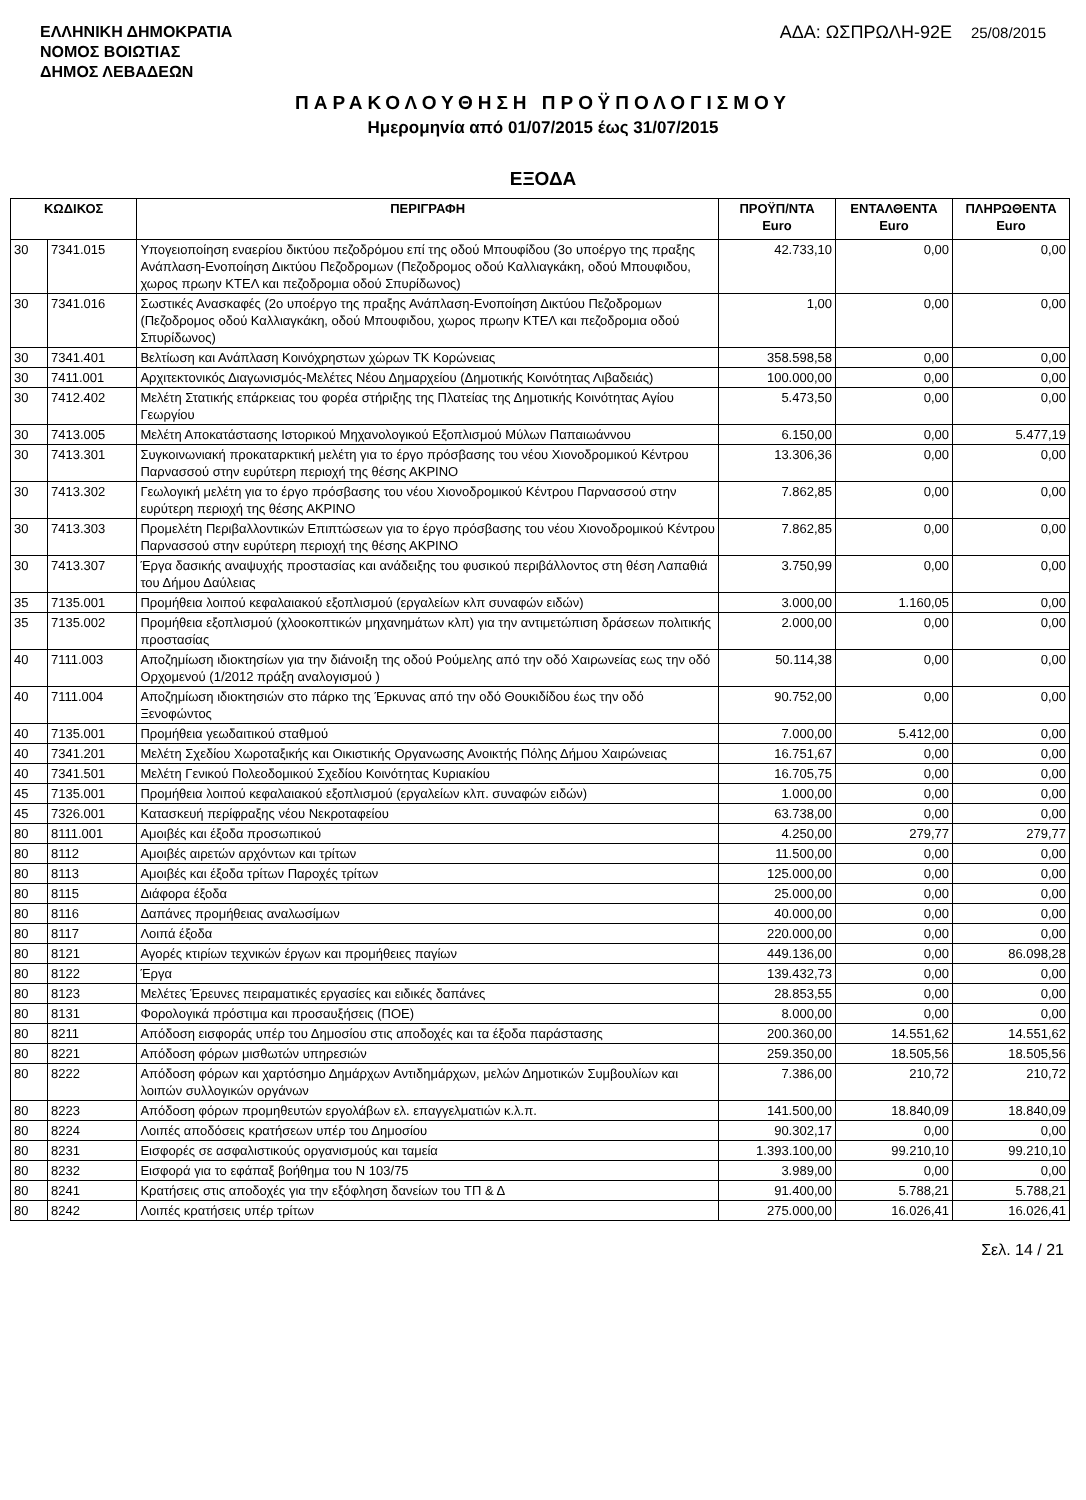ΕΛΛΗΝΙΚΗ ΔΗΜΟΚΡΑΤΙΑ
ΝΟΜΟΣ ΒΟΙΩΤΙΑΣ
ΔΗΜΟΣ ΛΕΒΑΔΕΩΝ
ΑΔΑ: ΩΣΠΡΩΛΗ-92Ε 25/08/2015
ΠΑΡΑΚΟΛΟΥΘΗΣΗ ΠΡΟΫΠΟΛΟΓΙΣΜΟΥ
Ημερομηνία από 01/07/2015 έως 31/07/2015
ΕΞΟΔΑ
| ΚΩΔΙΚΟΣ | | ΠΕΡΙΓΡΑΦΗ | ΠΡΟΫΠ/ΝΤΑ Euro | ΕΝΤΑΛΘΕΝΤΑ Euro | ΠΛΗΡΩΘΕΝΤΑ Euro |
| --- | --- | --- | --- | --- | --- |
| 30 | 7341.015 | Υπογειοποίηση εναερίου δικτύου πεζοδρόμου επί της οδού Μπουφίδου (3ο υποέργο της πραξης Ανάπλαση-Ενοποίηση Δικτύου Πεζοδρομων (Πεζοδρομος οδού Καλλιαγκάκη, οδού Μπουφιδου, χωρος πρωην ΚΤΕΛ και πεζοδρομια οδού Σπυρίδωνος) | 42.733,10 | 0,00 | 0,00 |
| 30 | 7341.016 | Σωστικές Ανασκαφές (2ο υποέργο της πραξης Ανάπλαση-Ενοποίηση Δικτύου Πεζοδρομων (Πεζοδρομος οδού Καλλιαγκάκη, οδού Μπουφιδου, χωρος πρωην ΚΤΕΛ και πεζοδρομια οδού Σπυρίδωνος) | 1,00 | 0,00 | 0,00 |
| 30 | 7341.401 | Βελτίωση και Ανάπλαση Κοινόχρηστων χώρων ΤΚ Κορώνειας | 358.598,58 | 0,00 | 0,00 |
| 30 | 7411.001 | Αρχιτεκτονικός Διαγωνισμός-Μελέτες Νέου Δημαρχείου (Δημοτικής Κοινότητας Λιβαδειάς) | 100.000,00 | 0,00 | 0,00 |
| 30 | 7412.402 | Μελέτη Στατικής επάρκειας του φορέα στήριξης της Πλατείας της Δημοτικής Κοινότητας Αγίου Γεωργίου | 5.473,50 | 0,00 | 0,00 |
| 30 | 7413.005 | Μελέτη Αποκατάστασης Ιστορικού Μηχανολογικού Εξοπλισμού Μύλων Παπαιωάννου | 6.150,00 | 0,00 | 5.477,19 |
| 30 | 7413.301 | Συγκοινωνιακή προκαταρκτική μελέτη για το έργο πρόσβασης του νέου Χιονοδρομικού Κέντρου Παρνασσού στην ευρύτερη περιοχή της θέσης ΑΚΡΙΝΟ | 13.306,36 | 0,00 | 0,00 |
| 30 | 7413.302 | Γεωλογική μελέτη για το έργο πρόσβασης του νέου Χιονοδρομικού Κέντρου Παρνασσού στην ευρύτερη περιοχή της θέσης ΑΚΡΙΝΟ | 7.862,85 | 0,00 | 0,00 |
| 30 | 7413.303 | Προμελέτη Περιβαλλοντικών Επιπτώσεων για το έργο πρόσβασης του νέου Χιονοδρομικού Κέντρου Παρνασσού στην ευρύτερη περιοχή της θέσης ΑΚΡΙΝΟ | 7.862,85 | 0,00 | 0,00 |
| 30 | 7413.307 | Έργα δασικής αναψυχής προστασίας και ανάδειξης του φυσικού περιβάλλοντος στη θέση Λαπαθιά του Δήμου Δαύλειας | 3.750,99 | 0,00 | 0,00 |
| 35 | 7135.001 | Προμήθεια λοιπού κεφαλαιακού εξοπλισμού (εργαλείων κλπ συναφών ειδών) | 3.000,00 | 1.160,05 | 0,00 |
| 35 | 7135.002 | Προμήθεια εξοπλισμού (χλοοκοπτικών μηχανημάτων κλπ) για την αντιμετώπιση δράσεων πολιτικής προστασίας | 2.000,00 | 0,00 | 0,00 |
| 40 | 7111.003 | Αποζημίωση ιδιοκτησίων για την διάνοιξη της οδού Ρούμελης από την οδό Χαιρωνείας εως την οδό Ορχομενού (1/2012 πράξη αναλογισμού ) | 50.114,38 | 0,00 | 0,00 |
| 40 | 7111.004 | Αποζημίωση ιδιοκτησιών στο πάρκο της Έρκυνας από την οδό Θουκιδίδου έως την οδό Ξενοφώντος | 90.752,00 | 0,00 | 0,00 |
| 40 | 7135.001 | Προμήθεια γεωδαιτικού σταθμού | 7.000,00 | 5.412,00 | 0,00 |
| 40 | 7341.201 | Μελέτη Σχεδίου Χωροταξικής και Οικιστικής Οργανωσης Ανοικτής Πόλης Δήμου Χαιρώνειας | 16.751,67 | 0,00 | 0,00 |
| 40 | 7341.501 | Μελέτη Γενικού Πολεοδομικού Σχεδίου Κοινότητας Κυριακίου | 16.705,75 | 0,00 | 0,00 |
| 45 | 7135.001 | Προμήθεια λοιπού κεφαλαιακού εξοπλισμού (εργαλείων κλπ. συναφών ειδών) | 1.000,00 | 0,00 | 0,00 |
| 45 | 7326.001 | Κατασκευή περίφραξης νέου Νεκροταφείου | 63.738,00 | 0,00 | 0,00 |
| 80 | 8111.001 | Αμοιβές και έξοδα προσωπικού | 4.250,00 | 279,77 | 279,77 |
| 80 | 8112 | Αμοιβές αιρετών αρχόντων και τρίτων | 11.500,00 | 0,00 | 0,00 |
| 80 | 8113 | Αμοιβές και έξοδα τρίτων Παροχές τρίτων | 125.000,00 | 0,00 | 0,00 |
| 80 | 8115 | Διάφορα έξοδα | 25.000,00 | 0,00 | 0,00 |
| 80 | 8116 | Δαπάνες προμήθειας αναλωσίμων | 40.000,00 | 0,00 | 0,00 |
| 80 | 8117 | Λοιπά έξοδα | 220.000,00 | 0,00 | 0,00 |
| 80 | 8121 | Αγορές κτιρίων τεχνικών έργων και προμήθειες παγίων | 449.136,00 | 0,00 | 86.098,28 |
| 80 | 8122 | Έργα | 139.432,73 | 0,00 | 0,00 |
| 80 | 8123 | Μελέτες Έρευνες πειραματικές εργασίες και ειδικές δαπάνες | 28.853,55 | 0,00 | 0,00 |
| 80 | 8131 | Φορολογικά πρόστιμα και προσαυξήσεις (ΠΟΕ) | 8.000,00 | 0,00 | 0,00 |
| 80 | 8211 | Απόδοση εισφοράς υπέρ του Δημοσίου στις αποδοχές και τα έξοδα παράστασης | 200.360,00 | 14.551,62 | 14.551,62 |
| 80 | 8221 | Απόδοση φόρων μισθωτών υπηρεσιών | 259.350,00 | 18.505,56 | 18.505,56 |
| 80 | 8222 | Απόδοση φόρων και χαρτόσημο Δημάρχων Αντιδημάρχων, μελών Δημοτικών Συμβουλίων και λοιπών συλλογικών οργάνων | 7.386,00 | 210,72 | 210,72 |
| 80 | 8223 | Απόδοση φόρων προμηθευτών εργολάβων ελ. επαγγελματιών κ.λ.π. | 141.500,00 | 18.840,09 | 18.840,09 |
| 80 | 8224 | Λοιπές αποδόσεις κρατήσεων υπέρ του Δημοσίου | 90.302,17 | 0,00 | 0,00 |
| 80 | 8231 | Εισφορές σε ασφαλιστικούς οργανισμούς και ταμεία | 1.393.100,00 | 99.210,10 | 99.210,10 |
| 80 | 8232 | Εισφορά για το εφάπαξ βοήθημα του Ν 103/75 | 3.989,00 | 0,00 | 0,00 |
| 80 | 8241 | Κρατήσεις στις αποδοχές για την εξόφληση δανείων του ΤΠ & Δ | 91.400,00 | 5.788,21 | 5.788,21 |
| 80 | 8242 | Λοιπές κρατήσεις υπέρ τρίτων | 275.000,00 | 16.026,41 | 16.026,41 |
Σελ. 14 / 21